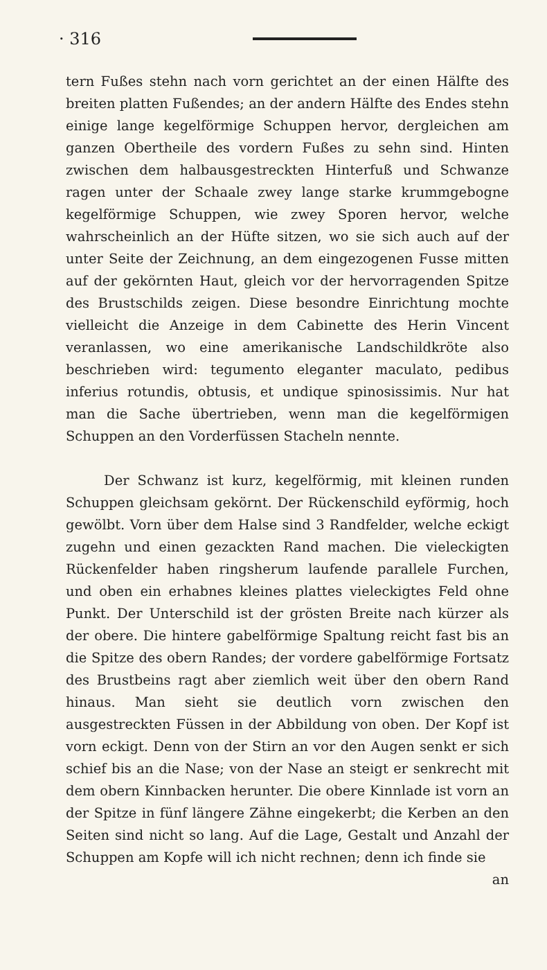· 316
tern Fußes stehn nach vorn gerichtet an der einen Hälfte des breiten platten Fußendes; an der andern Hälfte des Endes stehn einige lange kegelförmige Schuppen hervor, dergleichen am ganzen Obertheile des vordern Fußes zu sehn sind. Hinten zwischen dem halbausgestreckten Hinterfuß und Schwanze ragen unter der Schaale zwey lange starke krummgebogne kegelförmige Schuppen, wie zwey Sporen hervor, welche wahrscheinlich an der Hüfte sitzen, wo sie sich auch auf der unter Seite der Zeichnung, an dem eingezogenen Fusse mitten auf der gekörnten Haut, gleich vor der hervorragenden Spitze des Brustschilds zeigen. Diese besondre Einrichtung mochte vielleicht die Anzeige in dem Cabinette des Herin Vincent veranlassen, wo eine amerikanische Landschildkröte also beschrieben wird: tegumento eleganter maculato, pedibus inferius rotundis, obtusis, et undique spinosissimis. Nur hat man die Sache übertrieben, wenn man die kegelförmigen Schuppen an den Vorderfüssen Stacheln nennte.
Der Schwanz ist kurz, kegelförmig, mit kleinen runden Schuppen gleichsam gekörnt. Der Rückenschild eyförmig, hoch gewölbt. Vorn über dem Halse sind 3 Randfelder, welche eckigt zugehn und einen gezackten Rand machen. Die vieleckigten Rückenfelder haben ringsherum laufende parallele Furchen, und oben ein erhabnes kleines plattes vieleckigtes Feld ohne Punkt. Der Unterschild ist der grösten Breite nach kürzer als der obere. Die hintere gabelförmige Spaltung reicht fast bis an die Spitze des obern Randes; der vordere gabelförmige Fortsatz des Brustbeins ragt aber ziemlich weit über den obern Rand hinaus. Man sieht sie deutlich vorn zwischen den ausgestreckten Füssen in der Abbildung von oben. Der Kopf ist vorn eckigt. Denn von der Stirn an vor den Augen senkt er sich schief bis an die Nase; von der Nase an steigt er senkrecht mit dem obern Kinnbacken herunter. Die obere Kinnlade ist vorn an der Spitze in fünf längere Zähne eingekerbt; die Kerben an den Seiten sind nicht so lang. Auf die Lage, Gestalt und Anzahl der Schuppen am Kopfe will ich nicht rechnen; denn ich finde sie
an